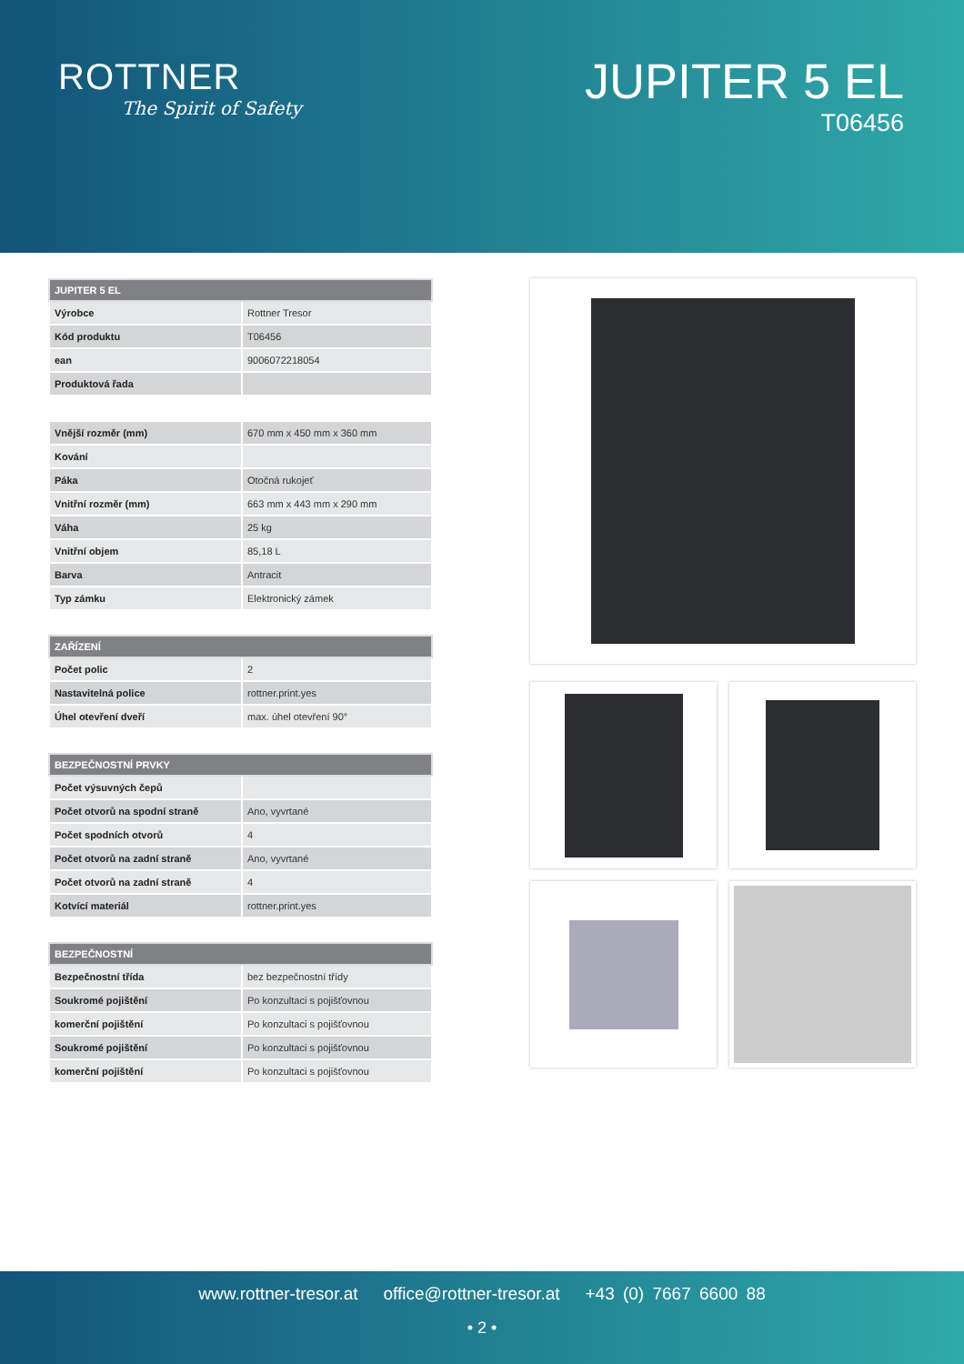ROTTNER
The Spirit of Safety
JUPITER 5 EL
T06456
| JUPITER 5 EL | |
| --- | --- |
| Výrobce | Rottner Tresor |
| Kód produktu | T06456 |
| ean | 9006072218054 |
| Produktová řada | |
| Vnější rozměr (mm) | 670 mm x 450 mm x 360 mm |
| Kování | |
| Páka | Otočná rukojeť |
| Vnitřní rozměr (mm) | 663 mm x 443 mm x 290 mm |
| Váha | 25 kg |
| Vnitřní objem | 85,18 L |
| Barva | Antracit |
| Typ zámku | Elektronický zámek |
| ZAŘÍZENÍ | |
| --- | --- |
| Počet polic | 2 |
| Nastavitelná police | rottner.print.yes |
| Úhel otevření dveří | max. úhel otevření 90° |
| BEZPEČNOSTNÍ PRVKY | |
| --- | --- |
| Počet výsuvných čepů | |
| Počet otvorů na spodní straně | Ano, vyvrtané |
| Počet spodních otvorů | 4 |
| Počet otvorů na zadní straně | Ano, vyvrtané |
| Počet otvorů na zadní straně | 4 |
| Kotvící materiál | rottner.print.yes |
| BEZPEČNOSTNÍ | |
| --- | --- |
| Bezpečnostní třída | bez bezpečnostní třídy |
| Soukromé pojištění | Po konzultaci s pojišťovnou |
| komerční pojištění | Po konzultaci s pojišťovnou |
| Soukromé pojištění | Po konzultaci s pojišťovnou |
| komerční pojištění | Po konzultaci s pojišťovnou |
www.rottner-tresor.at office@rottner-tresor.at +43 (0) 7667 6600 88
• 2 •